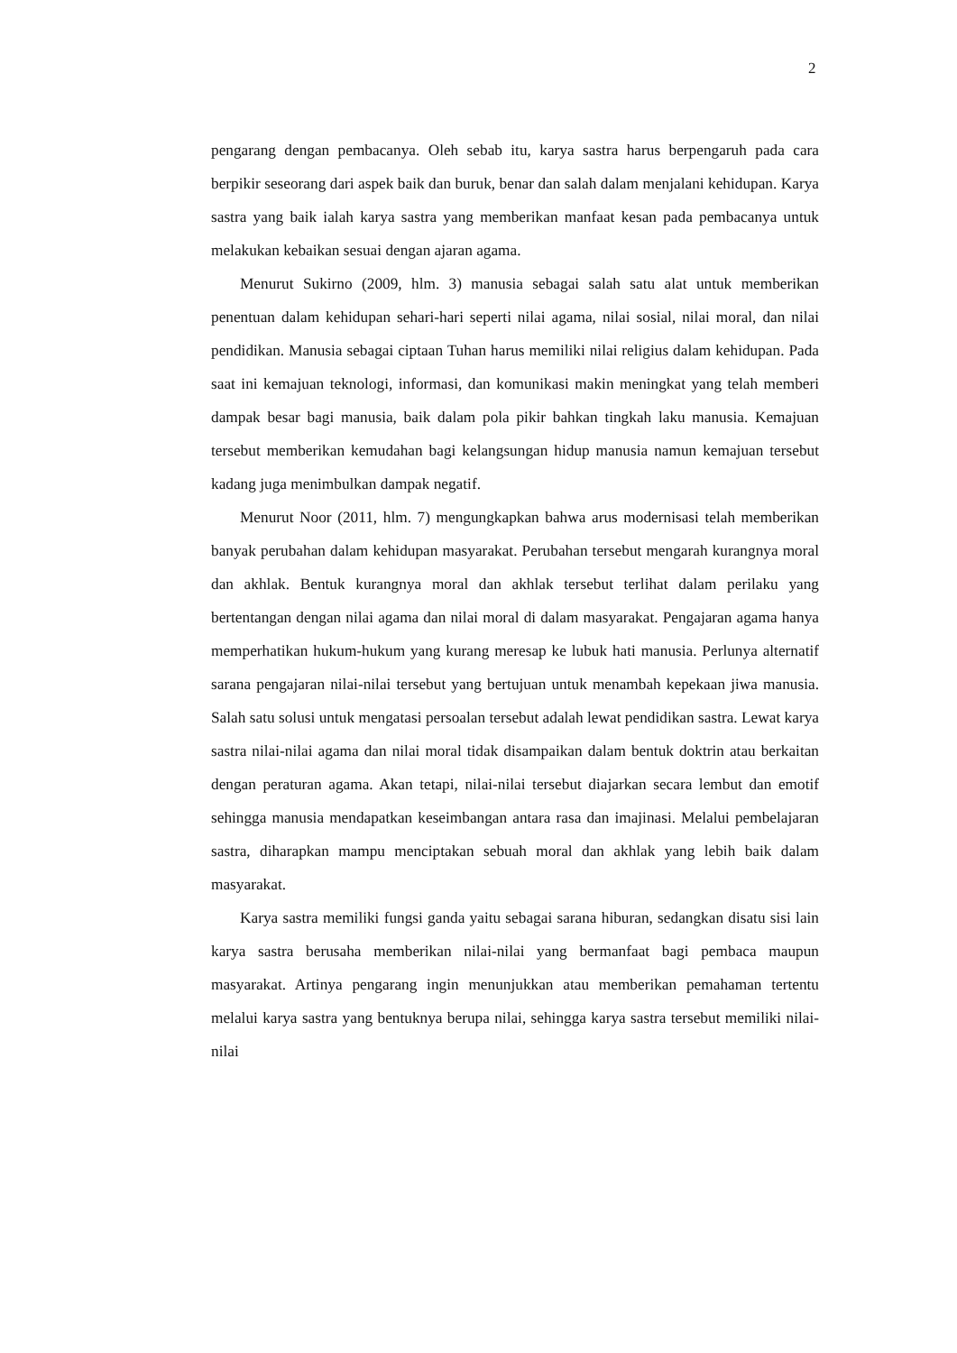2
pengarang dengan pembacanya. Oleh sebab itu, karya sastra harus berpengaruh pada cara berpikir seseorang dari aspek baik dan buruk, benar dan salah dalam menjalani kehidupan. Karya sastra yang baik ialah karya sastra yang memberikan manfaat kesan pada pembacanya untuk melakukan kebaikan sesuai dengan ajaran agama.
Menurut Sukirno (2009, hlm. 3) manusia sebagai salah satu alat untuk memberikan penentuan dalam kehidupan sehari-hari seperti nilai agama, nilai sosial, nilai moral, dan nilai pendidikan. Manusia sebagai ciptaan Tuhan harus memiliki nilai religius dalam kehidupan. Pada saat ini kemajuan teknologi, informasi, dan komunikasi makin meningkat yang telah memberi dampak besar bagi manusia, baik dalam pola pikir bahkan tingkah laku manusia. Kemajuan tersebut memberikan kemudahan bagi kelangsungan hidup manusia namun kemajuan tersebut kadang juga menimbulkan dampak negatif.
Menurut Noor (2011, hlm. 7) mengungkapkan bahwa arus modernisasi telah memberikan banyak perubahan dalam kehidupan masyarakat. Perubahan tersebut mengarah kurangnya moral dan akhlak. Bentuk kurangnya moral dan akhlak tersebut terlihat dalam perilaku yang bertentangan dengan nilai agama dan nilai moral di dalam masyarakat. Pengajaran agama hanya memperhatikan hukum-hukum yang kurang meresap ke lubuk hati manusia. Perlunya alternatif sarana pengajaran nilai-nilai tersebut yang bertujuan untuk menambah kepekaan jiwa manusia. Salah satu solusi untuk mengatasi persoalan tersebut adalah lewat pendidikan sastra. Lewat karya sastra nilai-nilai agama dan nilai moral tidak disampaikan dalam bentuk doktrin atau berkaitan dengan peraturan agama. Akan tetapi, nilai-nilai tersebut diajarkan secara lembut dan emotif sehingga manusia mendapatkan keseimbangan antara rasa dan imajinasi. Melalui pembelajaran sastra, diharapkan mampu menciptakan sebuah moral dan akhlak yang lebih baik dalam masyarakat.
Karya sastra memiliki fungsi ganda yaitu sebagai sarana hiburan, sedangkan disatu sisi lain karya sastra berusaha memberikan nilai-nilai yang bermanfaat bagi pembaca maupun masyarakat. Artinya pengarang ingin menunjukkan atau memberikan pemahaman tertentu melalui karya sastra yang bentuknya berupa nilai, sehingga karya sastra tersebut memiliki nilai-nilai